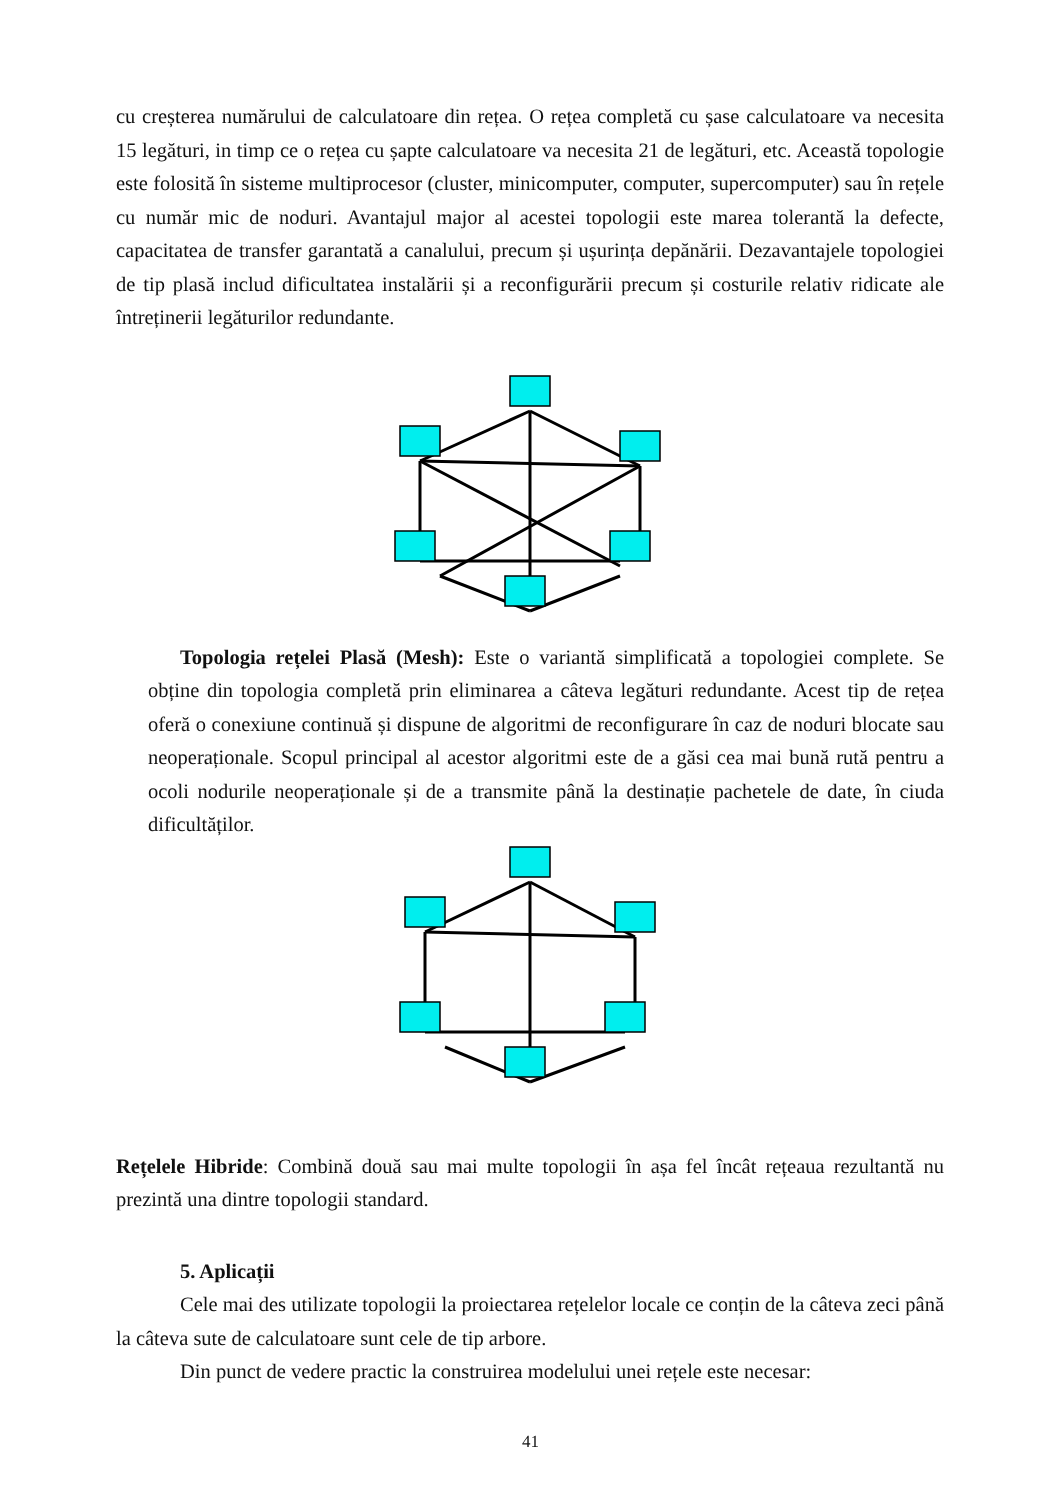cu creșterea numărului de calculatoare din rețea. O rețea completă cu șase calculatoare va necesita 15 legături, in timp ce o rețea cu șapte calculatoare va necesita 21 de legături, etc. Această topologie este folosită în sisteme multiprocesor (cluster, minicomputer, computer, supercomputer) sau în rețele cu număr mic de noduri. Avantajul major al acestei topologii este marea tolerantă la defecte, capacitatea de transfer garantată a canalului, precum și ușurința depănării. Dezavantajele topologiei de tip plasă includ dificultatea instalării și a reconfigurării precum și costurile relativ ridicate ale întreținerii legăturilor redundante.
Topologia rețelei Plasă (Mesh): Este o variantă simplificată a topologiei complete. Se obține din topologia completă prin eliminarea a câteva legături redundante. Acest tip de rețea oferă o conexiune continuă și dispune de algoritmi de reconfigurare în caz de noduri blocate sau neoperaționale. Scopul principal al acestor algoritmi este de a găsi cea mai bună rută pentru a ocoli nodurile neoperaționale și de a transmite până la destinație pachetele de date, în ciuda dificultăților.
Rețelele Hibride: Combină două sau mai multe topologii în așa fel încât rețeaua rezultantă nu prezintă una dintre topologii standard.
5. Aplicații
Cele mai des utilizate topologii la proiectarea rețelelor locale ce conțin de la câteva zeci până la câteva sute de calculatoare sunt cele de tip arbore.
Din punct de vedere practic la construirea modelului unei rețele este necesar:
41